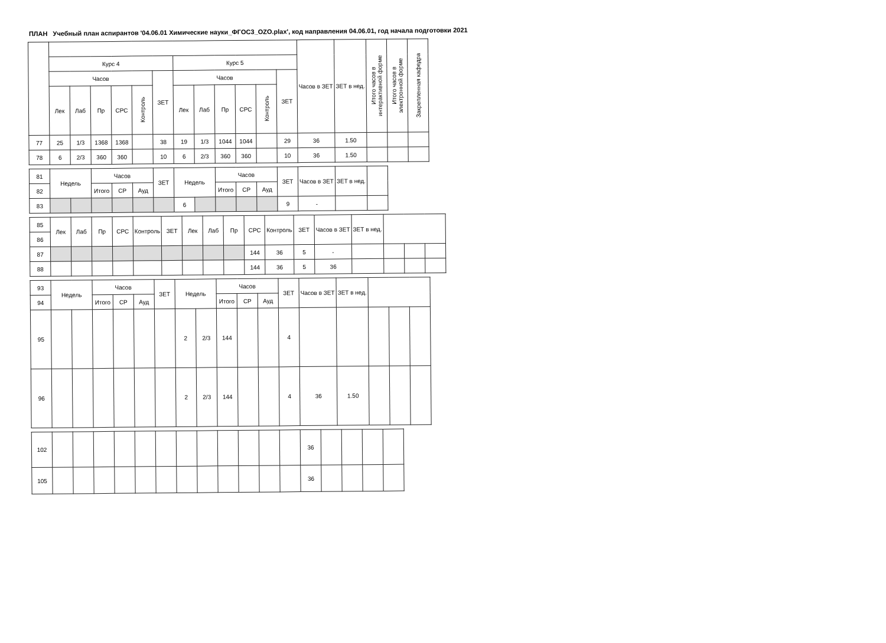ПЛАН Учебный план аспирантов '04.06.01 Химические науки_ФГОС3_OZO.plax', код направления 04.06.01, год начала подготовки 2021
| | | | | | | | | | | | | | Часов в ЗЕТ | ЗЕТ в нед. | Итого часов в интерактивной форме | Итого часов в электронной форме | Закрепленная кафедра |
| --- | --- | --- | --- | --- | --- | --- | --- | --- | --- | --- | --- | --- | --- | --- | --- | --- | --- |
| | Курс 4 | | | | | | Курс 5 | | | | | | | | | | |
| | Часов | | | | | ЗЕТ | Часов | | | | | ЗЕТ | | | | | |
| | Лек | Лаб | Пр | СРС | Контроль | | Лек | Лаб | Пр | СРС | Контроль | | | | | | |
| 77 | 25 | 1/3 | 1368 | 1368 | | 38 | 19 | 1/3 | 1044 | 1044 | | 29 | 36 | 1.50 | | | |
| 78 | 6 | 2/3 | 360 | 360 | | 10 | 6 | 2/3 | 360 | 360 | | 10 | 36 | 1.50 | | | |
| 81 | Недель | | Часов | | | ЗЕТ | Недель | | Часов | | | ЗЕТ | Часов в ЗЕТ | ЗЕТ в нед. | |
| --- | --- | --- | --- | --- | --- | --- | --- | --- | --- | --- | --- | --- | --- | --- | --- |
| 82 | | | Итого | СР | Ауд | | | | Итого | СР | Ауд | | | | |
| 83 | | | | | | | 6 | | | | | 9 | - | | |
| 85 | Лек | Лаб | Пр | СРС | Контроль | ЗЕТ | Лек | Лаб | Пр | СРС | Контроль | ЗЕТ | Часов в ЗЕТ | ЗЕТ в нед. | | | |
| --- | --- | --- | --- | --- | --- | --- | --- | --- | --- | --- | --- | --- | --- | --- | --- | --- | --- |
| 86 | | | | | | | | | | | | | | | | | |
| 87 | | | | | | | | | | 144 | 36 | 5 | - | | | | |
| 88 | | | | | | | | | | 144 | 36 | 5 | 36 | | | | |
| 93 | Недель | | Часов | | | ЗЕТ | Недель | | Часов | | | ЗЕТ | Часов в ЗЕТ | ЗЕТ в нед. | | | |
| --- | --- | --- | --- | --- | --- | --- | --- | --- | --- | --- | --- | --- | --- | --- | --- | --- | --- |
| 94 | | | Итого | СР | Ауд | | | | Итого | СР | Ауд | | | | | | |
| 95 | | | | | | | 2 | 2/3 | 144 | | | 4 | | | | | |
| 96 | | | | | | | 2 | 2/3 | 144 | | | 4 | 36 | 1.50 | | | |
| 102 | | | | | | | | | | | | | 36 | | | | |
| 105 | | | | | | | | | | | | | 36 | | | | |